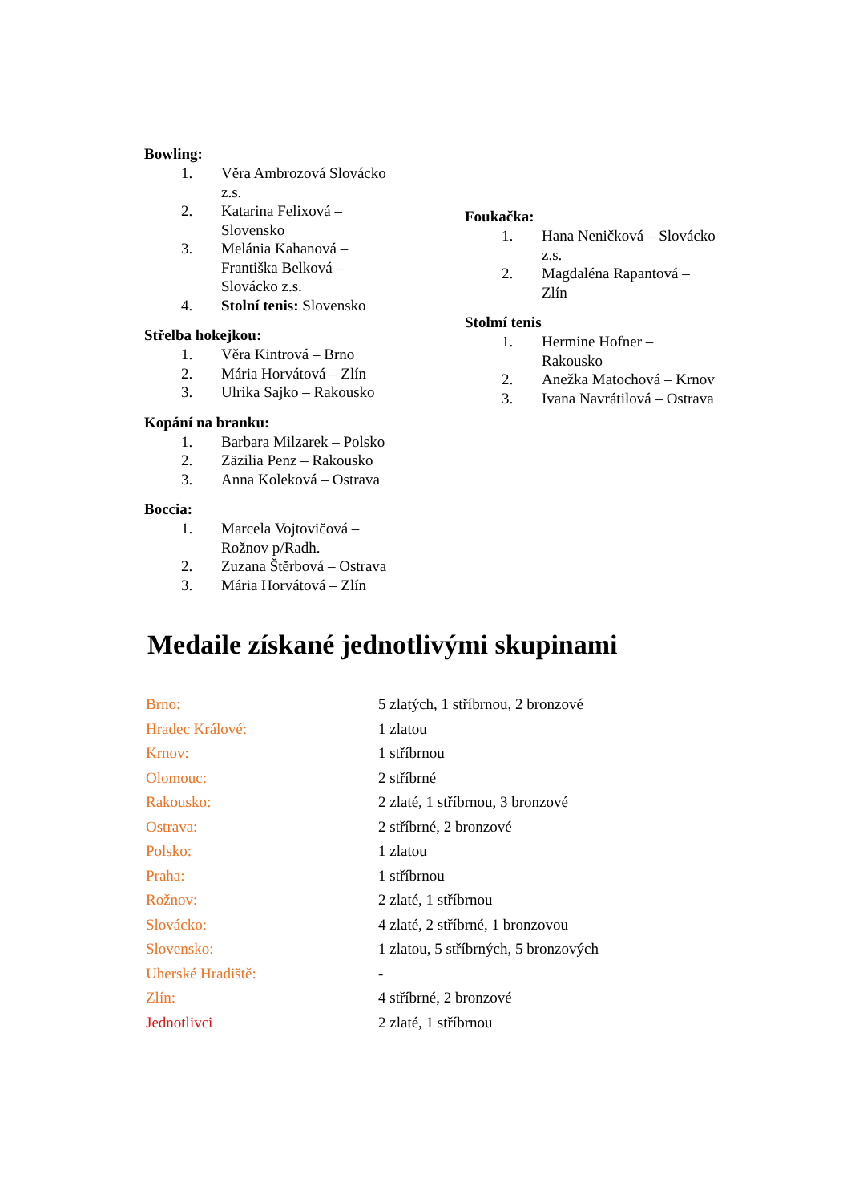Bowling:
1. Věra Ambrozová Slovácko z.s.
2. Katarina Felixová – Slovensko
3. Melánia Kahanová – Františka Belková – Slovácko z.s.
4. Stolní tenis: Slovensko
Střelba hokejkou:
1. Věra Kintrová – Brno
2. Mária Horvátová – Zlín
3. Ulrika Sajko – Rakousko
Kopání na branku:
1. Barbara Milzarek – Polsko
2. Zäzilia Penz – Rakousko
3. Anna Koleková – Ostrava
Boccia:
1. Marcela Vojtovičová – Rožnov p/Radh.
2. Zuzana Štěrbová – Ostrava
3. Mária Horvátová – Zlín
Foukačka:
1. Hana Neničková – Slovácko z.s.
2. Magdaléna Rapantová – Zlín
Stolmí tenis
1. Hermine Hofner – Rakousko
2. Anežka Matochová – Krnov
3. Ivana Navrátilová – Ostrava
Medaile získané jednotlivými skupinami
| Brno: | 5 zlatých, 1 stříbrnou, 2 bronzové |
| Hradec Králové: | 1 zlatou |
| Krnov: | 1 stříbrnou |
| Olomouc: | 2 stříbrné |
| Rakousko: | 2 zlaté, 1 stříbrnou, 3 bronzové |
| Ostrava: | 2 stříbrné, 2 bronzové |
| Polsko: | 1 zlatou |
| Praha: | 1 stříbrnou |
| Rožnov: | 2 zlaté, 1 stříbrnou |
| Slovácko: | 4 zlaté, 2 stříbrné, 1 bronzovou |
| Slovensko: | 1 zlatou, 5 stříbrných, 5 bronzových |
| Uherské Hradiště: | - |
| Zlín: | 4 stříbrné, 2 bronzové |
| Jednotlivci | 2 zlaté, 1 stříbrnou |